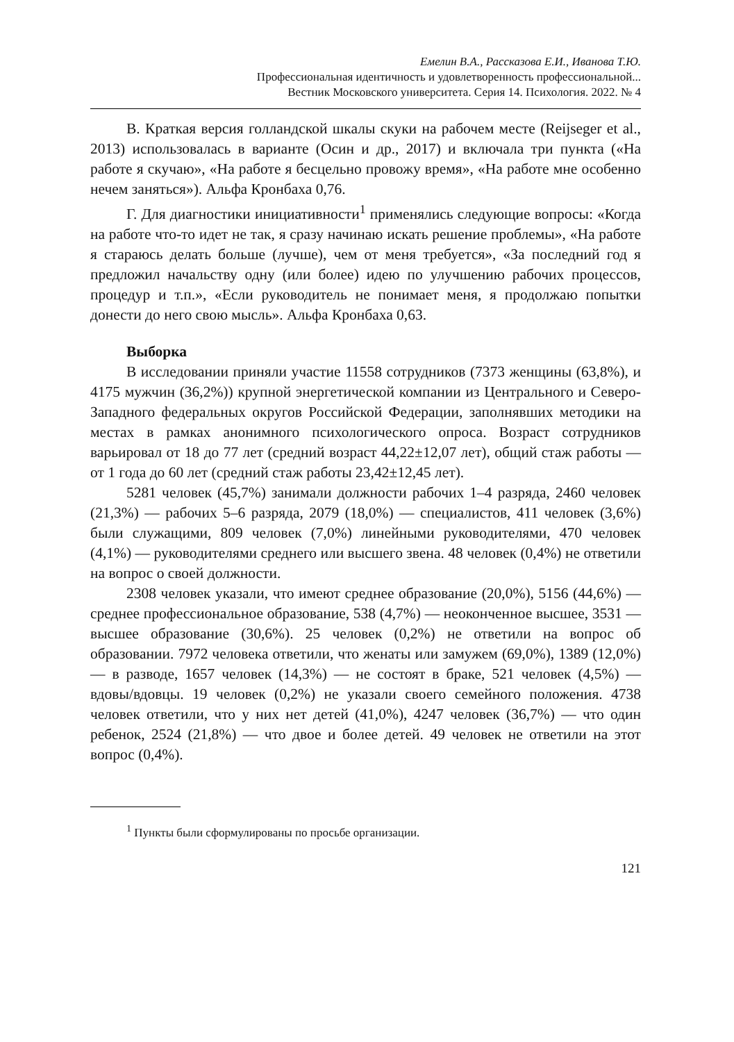Емелин В.А., Рассказова Е.И., Иванова Т.Ю.
Профессиональная идентичность и удовлетворенность профессиональной...
Вестник Московского университета. Серия 14. Психология. 2022. № 4
В. Краткая версия голландской шкалы скуки на рабочем месте (Reijseger et al., 2013) использовалась в варианте (Осин и др., 2017) и включала три пункта («На работе я скучаю», «На работе я бесцельно провожу время», «На работе мне особенно нечем заняться»). Альфа Кронбаха 0,76.
Г. Для диагностики инициативности<sup>1</sup> применялись следующие вопросы: «Когда на работе что-то идет не так, я сразу начинаю искать решение проблемы», «На работе я стараюсь делать больше (лучше), чем от меня требуется», «За последний год я предложил начальству одну (или более) идею по улучшению рабочих процессов, процедур и т.п.», «Если руководитель не понимает меня, я продолжаю попытки донести до него свою мысль». Альфа Кронбаха 0,63.
Выборка
В исследовании приняли участие 11558 сотрудников (7373 женщины (63,8%), и 4175 мужчин (36,2%)) крупной энергетической компании из Центрального и Северо-Западного федеральных округов Российской Федерации, заполнявших методики на местах в рамках анонимного психологического опроса. Возраст сотрудников варьировал от 18 до 77 лет (средний возраст 44,22±12,07 лет), общий стаж работы — от 1 года до 60 лет (средний стаж работы 23,42±12,45 лет).
5281 человек (45,7%) занимали должности рабочих 1–4 разряда, 2460 человек (21,3%) — рабочих 5–6 разряда, 2079 (18,0%) — специалистов, 411 человек (3,6%) были служащими, 809 человек (7,0%) линейными руководителями, 470 человек (4,1%) — руководителями среднего или высшего звена. 48 человек (0,4%) не ответили на вопрос о своей должности.
2308 человек указали, что имеют среднее образование (20,0%), 5156 (44,6%) — среднее профессиональное образование, 538 (4,7%) — неоконченное высшее, 3531 — высшее образование (30,6%). 25 человек (0,2%) не ответили на вопрос об образовании. 7972 человека ответили, что женаты или замужем (69,0%), 1389 (12,0%) — в разводе, 1657 человек (14,3%) — не состоят в браке, 521 человек (4,5%) — вдовы/вдовцы. 19 человек (0,2%) не указали своего семейного положения. 4738 человек ответили, что у них нет детей (41,0%), 4247 человек (36,7%) — что один ребенок, 2524 (21,8%) — что двое и более детей. 49 человек не ответили на этот вопрос (0,4%).
<sup>1</sup> Пункты были сформулированы по просьбе организации.
121